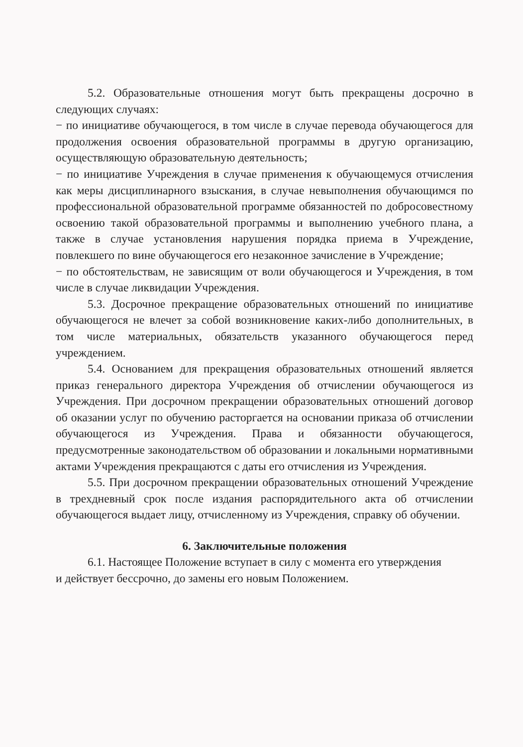5.2. Образовательные отношения могут быть прекращены досрочно в следующих случаях:
− по инициативе обучающегося, в том числе в случае перевода обучающегося для продолжения освоения образовательной программы в другую организацию, осуществляющую образовательную деятельность;
− по инициативе Учреждения в случае применения к обучающемуся отчисления как меры дисциплинарного взыскания, в случае невыполнения обучающимся по профессиональной образовательной программе обязанностей по добросовестному освоению такой образовательной программы и выполнению учебного плана, а также в случае установления нарушения порядка приема в Учреждение, повлекшего по вине обучающегося его незаконное зачисление в Учреждение;
− по обстоятельствам, не зависящим от воли обучающегося и Учреждения, в том числе в случае ликвидации Учреждения.
5.3. Досрочное прекращение образовательных отношений по инициативе обучающегося не влечет за собой возникновение каких-либо дополнительных, в том числе материальных, обязательств указанного обучающегося перед учреждением.
5.4. Основанием для прекращения образовательных отношений является приказ генерального директора Учреждения об отчислении обучающегося из Учреждения. При досрочном прекращении образовательных отношений договор об оказании услуг по обучению расторгается на основании приказа об отчислении обучающегося из Учреждения. Права и обязанности обучающегося, предусмотренные законодательством об образовании и локальными нормативными актами Учреждения прекращаются с даты его отчисления из Учреждения.
5.5. При досрочном прекращении образовательных отношений Учреждение в трехдневный срок после издания распорядительного акта об отчислении обучающегося выдает лицу, отчисленному из Учреждения, справку об обучении.
6. Заключительные положения
6.1. Настоящее Положение вступает в силу с момента его утверждения
и действует бессрочно, до замены его новым Положением.